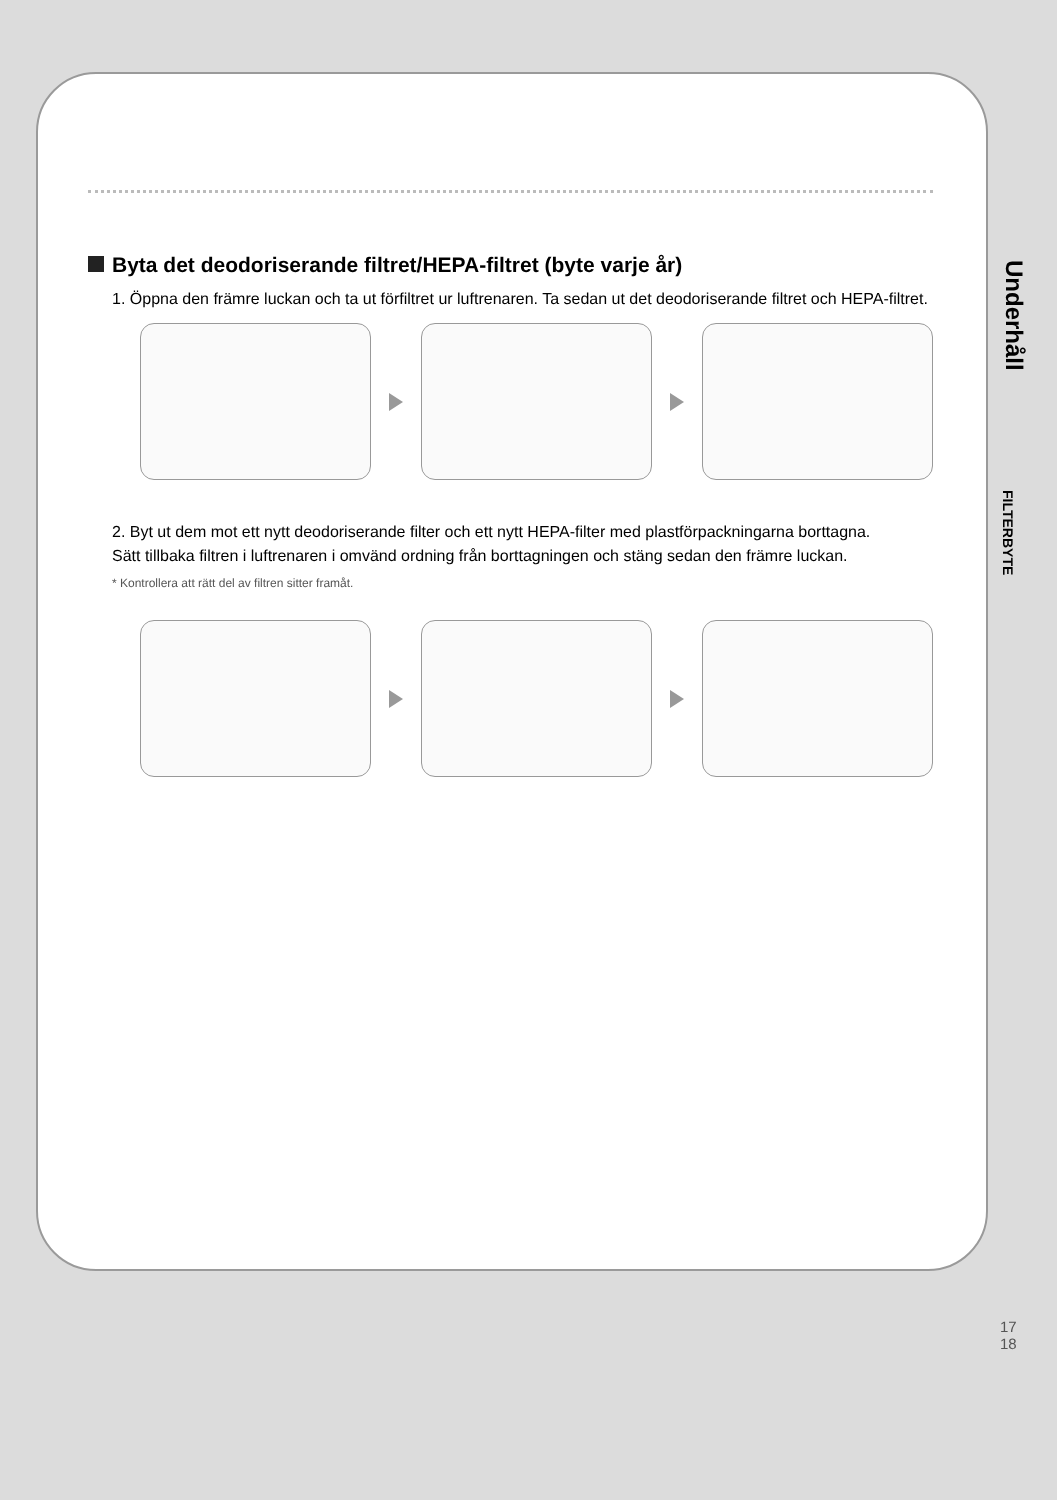Byta det deodoriserande filtret/HEPA-filtret (byte varje år)
1. Öppna den främre luckan och ta ut förfiltret ur luftrenaren. Ta sedan ut det deodoriserande filtret och HEPA-filtret.
2. Byt ut dem mot ett nytt deodoriserande filter och ett nytt HEPA-filter med plastförpackningarna borttagna.
Sätt tillbaka filtren i luftrenaren i omvänd ordning från borttagningen och stäng sedan den främre luckan.
* Kontrollera att rätt del av filtren sitter framåt.
Underhåll
FILTERBYTE
17
18